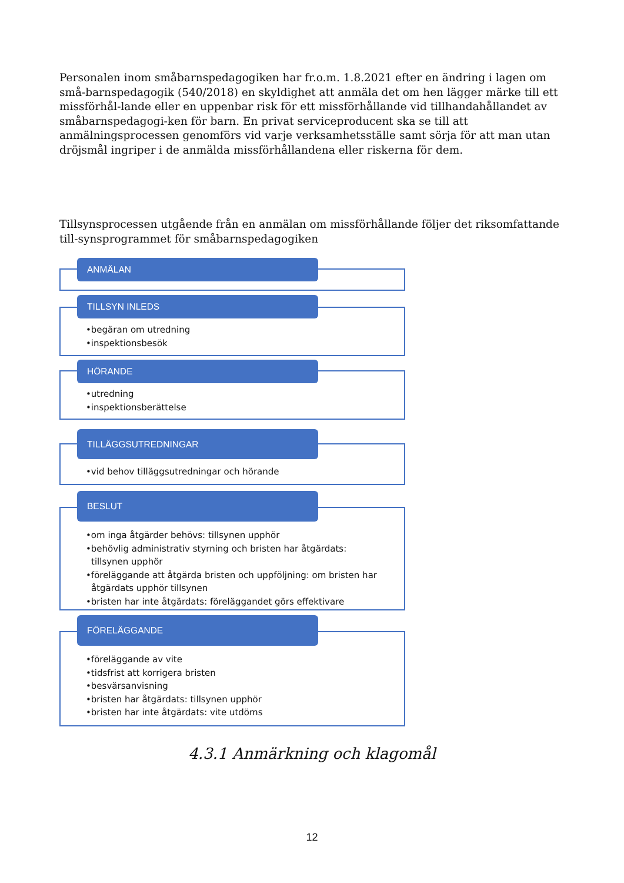Personalen inom småbarnspedagogiken har fr.o.m. 1.8.2021 efter en ändring i lagen om små-barnspedagogik (540/2018) en skyldighet att anmäla det om hen lägger märke till ett missförhål-lande eller en uppenbar risk för ett missförhållande vid tillhandahållandet av småbarnspedagogi-ken för barn. En privat serviceproducent ska se till att anmälningsprocessen genomförs vid varje verksamhetsställe samt sörja för att man utan dröjsmål ingriper i de anmälda missförhållandena eller riskerna för dem.
Tillsynsprocessen utgående från en anmälan om missförhållande följer det riksomfattande till-synsprogrammet för småbarnspedagogiken
ANMÄLAN
TILLSYN INLEDS
•begäran om utredning
•inspektionsbesök
HÖRANDE
•utredning
•inspektionsberättelse
TILLÄGGSUTREDNINGAR
•vid behov tilläggsutredningar och hörande
BESLUT
•om inga åtgärder behövs: tillsynen upphör
•behövlig administrativ styrning och bristen har åtgärdats: tillsynen upphör
•föreläggande att åtgärda bristen och uppföljning: om bristen har åtgärdats upphör tillsynen
•bristen har inte åtgärdats: föreläggandet görs effektivare
FÖRELÄGGANDE
•föreläggande av vite
•tidsfrist att korrigera bristen
•besvärsanvisning
•bristen har åtgärdats: tillsynen upphör
•bristen har inte åtgärdats: vite utdöms
4.3.1 Anmärkning och klagomål
12